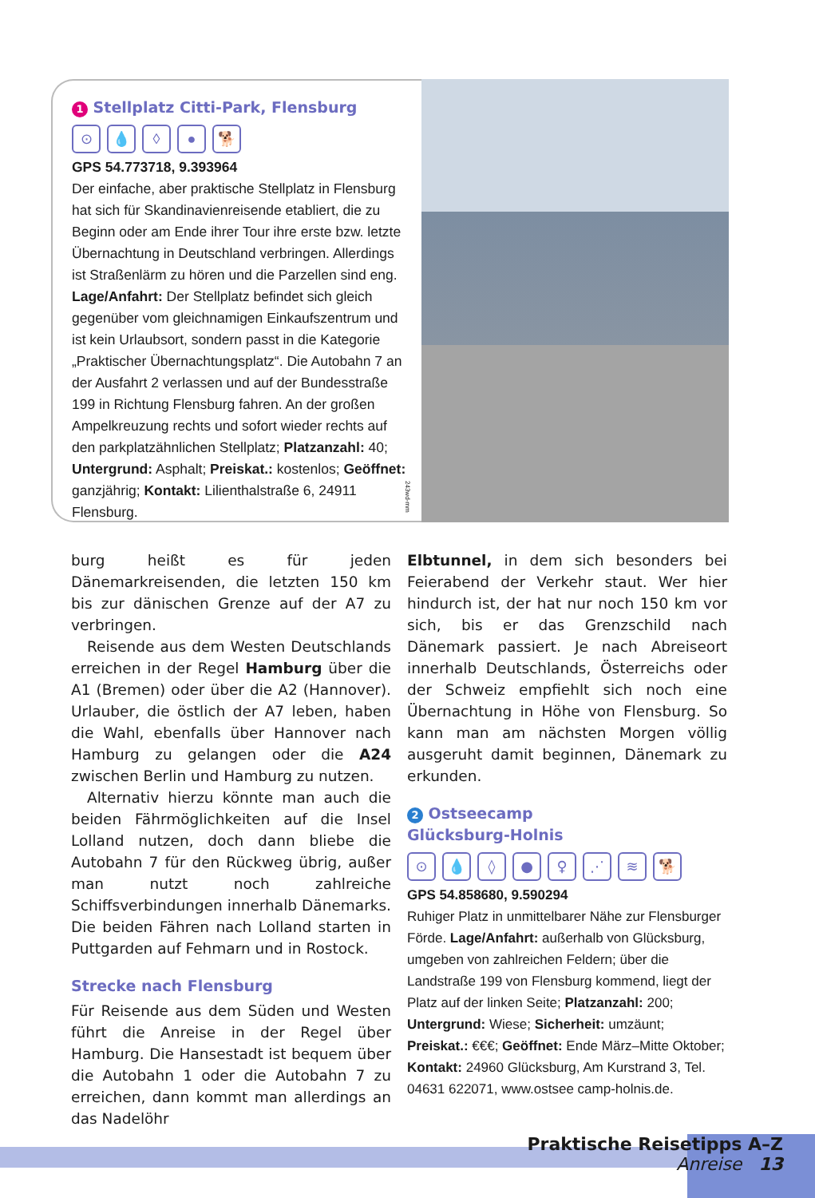1 Stellplatz Citti-Park, Flensburg
⊙ 💧 ◊ ● 🐕
GPS 54.773718, 9.393964
Der einfache, aber praktische Stellplatz in Flensburg hat sich für Skandinavienreisende etabliert, die zu Beginn oder am Ende ihrer Tour ihre erste bzw. letzte Übernachtung in Deutschland verbringen. Allerdings ist Straßenlärm zu hören und die Parzellen sind eng. Lage/Anfahrt: Der Stellplatz befindet sich gleich gegenüber vom gleichnamigen Einkaufszentrum und ist kein Urlaubsort, sondern passt in die Kategorie „Praktischer Übernachtungsplatz“. Die Autobahn 7 an der Ausfahrt 2 verlassen und auf der Bundesstraße 199 in Richtung Flensburg fahren. An der großen Ampelkreuzung rechts und sofort wieder rechts auf den parkplatzähnlichen Stellplatz; Platzanzahl: 40; Untergrund: Asphalt; Preiskat.: kostenlos; Geöffnet: ganzjährig; Kontakt: Lilienthalstraße 6, 24911 Flensburg.
243wd-mm
burg heißt es für jeden Dänemarkreisenden, die letzten 150 km bis zur dänischen Grenze auf der A7 zu verbringen.
Reisende aus dem Westen Deutschlands erreichen in der Regel Hamburg über die A1 (Bremen) oder über die A2 (Hannover). Urlauber, die östlich der A7 leben, haben die Wahl, ebenfalls über Hannover nach Hamburg zu gelangen oder die A24 zwischen Berlin und Hamburg zu nutzen.
Alternativ hierzu könnte man auch die beiden Fährmöglichkeiten auf die Insel Lolland nutzen, doch dann bliebe die Autobahn 7 für den Rückweg übrig, außer man nutzt noch zahlreiche Schiffsverbindungen innerhalb Dänemarks. Die beiden Fähren nach Lolland starten in Puttgarden auf Fehmarn und in Rostock.
Strecke nach Flensburg
Für Reisende aus dem Süden und Westen führt die Anreise in der Regel über Hamburg. Die Hansestadt ist bequem über die Autobahn 1 oder die Autobahn 7 zu erreichen, dann kommt man allerdings an das Nadelöhr
Elbtunnel, in dem sich besonders bei Feierabend der Verkehr staut. Wer hier hindurch ist, der hat nur noch 150 km vor sich, bis er das Grenzschild nach Dänemark passiert. Je nach Abreiseort innerhalb Deutschlands, Österreichs oder der Schweiz empfiehlt sich noch eine Übernachtung in Höhe von Flensburg. So kann man am nächsten Morgen völlig ausgeruht damit beginnen, Dänemark zu erkunden.
2 Ostseecamp
Glücksburg-Holnis
⊙ 💧 ◊ ● ♀ ⋰ ≋ 🐕
GPS 54.858680, 9.590294
Ruhiger Platz in unmittelbarer Nähe zur Flensburger Förde. Lage/Anfahrt: außerhalb von Glücksburg, umgeben von zahlreichen Feldern; über die Landstraße 199 von Flensburg kommend, liegt der Platz auf der linken Seite; Platzanzahl: 200; Untergrund: Wiese; Sicherheit: umzäunt; Preiskat.: €€€; Geöffnet: Ende März–Mitte Oktober; Kontakt: 24960 Glücksburg, Am Kurstrand 3, Tel. 04631 622071, www.ostsee camp-holnis.de.
Praktische Reisetipps A–Z
Anreise 13